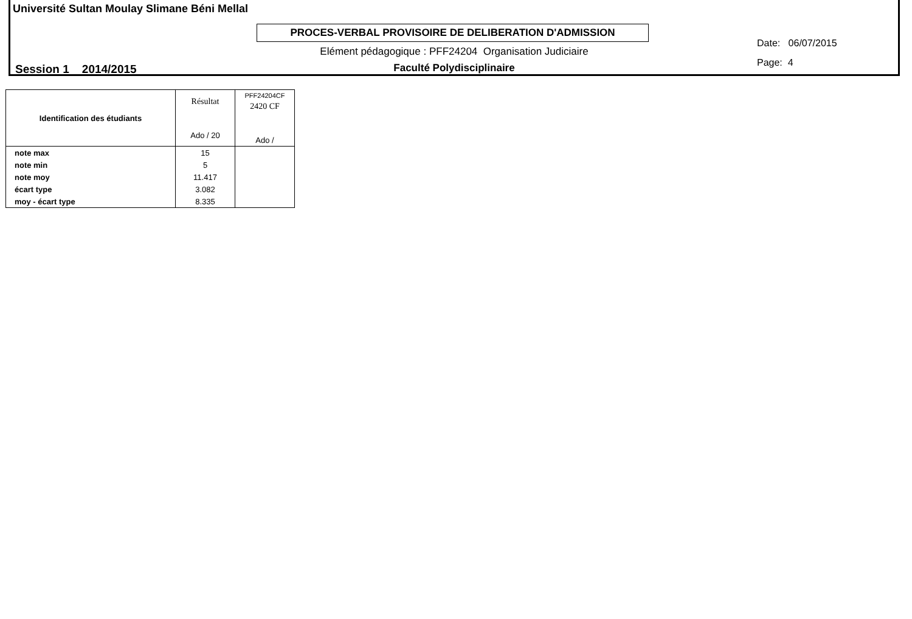Université Sultan Moulay Slimane Béni Mellal
PROCES-VERBAL PROVISOIRE DE DELIBERATION D'ADMISSION
Elément pédagogique : PFF24204 Organisation Judiciaire
Session 1 2014/2015 Faculté Polydisciplinaire
Date: 06/07/2015
Page: 4
| Identification des étudiants | Résultat Ado / 20 | PFF24204CF 2420 CF Ado / |
| --- | --- | --- |
| note max | 15 | |
| note min | 5 | |
| note moy | 11.417 | |
| écart type | 3.082 | |
| moy - écart type | 8.335 | |